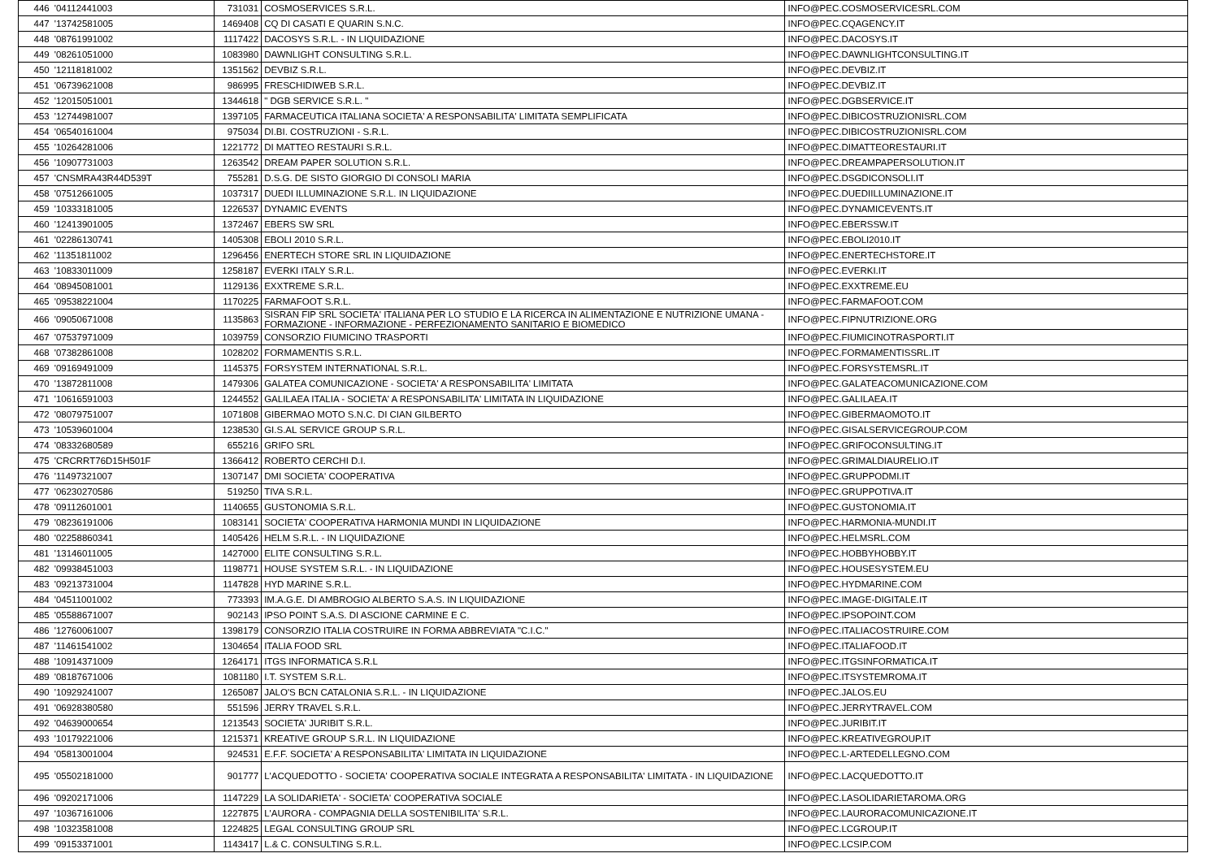| 446 | '04112441003 | 731031 | COSMOSERVICES S.R.L. | INFO@PEC.COSMOSERVICESRL.COM |
| 447 | '13742581005 | 1469408 | CQ DI CASATI E QUARIN S.N.C. | INFO@PEC.CQAGENCY.IT |
| 448 | '08761991002 | 1117422 | DACOSYS S.R.L. - IN LIQUIDAZIONE | INFO@PEC.DACOSYS.IT |
| 449 | '08261051000 | 1083980 | DAWNLIGHT CONSULTING S.R.L. | INFO@PEC.DAWNLIGHTCONSULTING.IT |
| 450 | '12118181002 | 1351562 | DEVBIZ S.R.L. | INFO@PEC.DEVBIZ.IT |
| 451 | '06739621008 | 986995 | FRESCHIDIWEB S.R.L. | INFO@PEC.DEVBIZ.IT |
| 452 | '12015051001 | 1344618 | " DGB SERVICE S.R.L. " | INFO@PEC.DGBSERVICE.IT |
| 453 | '12744981007 | 1397105 | FARMACEUTICA ITALIANA SOCIETA' A RESPONSABILITA' LIMITATA SEMPLIFICATA | INFO@PEC.DIBICOSTRUZIONISRL.COM |
| 454 | '06540161004 | 975034 | DI.BI. COSTRUZIONI - S.R.L. | INFO@PEC.DIBICOSTRUZIONISRL.COM |
| 455 | '10264281006 | 1221772 | DI MATTEO RESTAURI S.R.L. | INFO@PEC.DIMATTEORESTAURI.IT |
| 456 | '10907731003 | 1263542 | DREAM PAPER SOLUTION S.R.L. | INFO@PEC.DREAMPAPERSOLUTION.IT |
| 457 | 'CNSMRA43R44D539T | 755281 | D.S.G. DE SISTO GIORGIO DI CONSOLI MARIA | INFO@PEC.DSGDICONSOLI.IT |
| 458 | '07512661005 | 1037317 | DUEDI ILLUMINAZIONE S.R.L. IN LIQUIDAZIONE | INFO@PEC.DUEDIILLUMINAZIONE.IT |
| 459 | '10333181005 | 1226537 | DYNAMIC EVENTS | INFO@PEC.DYNAMICEVENTS.IT |
| 460 | '12413901005 | 1372467 | EBERS SW SRL | INFO@PEC.EBERSSW.IT |
| 461 | '02286130741 | 1405308 | EBOLI 2010 S.R.L. | INFO@PEC.EBOLI2010.IT |
| 462 | '11351811002 | 1296456 | ENERTECH STORE SRL IN LIQUIDAZIONE | INFO@PEC.ENERTECHSTORE.IT |
| 463 | '10833011009 | 1258187 | EVERKI ITALY S.R.L. | INFO@PEC.EVERKI.IT |
| 464 | '08945081001 | 1129136 | EXXTREME S.R.L. | INFO@PEC.EXXTREME.EU |
| 465 | '09538221004 | 1170225 | FARMAFOOT S.R.L. | INFO@PEC.FARMAFOOT.COM |
| 466 | '09050671008 | 1135863 | SISRAN FIP SRL SOCIETA' ITALIANA PER LO STUDIO E LA RICERCA IN ALIMENTAZIONE E NUTRIZIONE UMANA - FORMAZIONE - INFORMAZIONE - PERFEZIONAMENTO SANITARIO E BIOMEDICO | INFO@PEC.FIPNUTRIZIONE.ORG |
| 467 | '07537971009 | 1039759 | CONSORZIO FIUMICINO TRASPORTI | INFO@PEC.FIUMICINOTRASPORTI.IT |
| 468 | '07382861008 | 1028202 | FORMAMENTIS S.R.L. | INFO@PEC.FORMAMENTISSRL.IT |
| 469 | '09169491009 | 1145375 | FORSYSTEM INTERNATIONAL S.R.L. | INFO@PEC.FORSYSTEMSRL.IT |
| 470 | '13872811008 | 1479306 | GALATEA COMUNICAZIONE - SOCIETA' A RESPONSABILITA' LIMITATA | INFO@PEC.GALATEACOMUNICAZIONE.COM |
| 471 | '10616591003 | 1244552 | GALILAEA ITALIA - SOCIETA' A RESPONSABILITA' LIMITATA IN LIQUIDAZIONE | INFO@PEC.GALILAEA.IT |
| 472 | '08079751007 | 1071808 | GIBERMAO MOTO S.N.C. DI CIAN GILBERTO | INFO@PEC.GIBERMAOMOTO.IT |
| 473 | '10539601004 | 1238530 | GI.S.AL SERVICE GROUP S.R.L. | INFO@PEC.GISALSERVICEGROUP.COM |
| 474 | '08332680589 | 655216 | GRIFO SRL | INFO@PEC.GRIFOCONSULTING.IT |
| 475 | 'CRCRRT76D15H501F | 1366412 | ROBERTO CERCHI D.I. | INFO@PEC.GRIMALDIAURELIO.IT |
| 476 | '11497321007 | 1307147 | DMI SOCIETA' COOPERATIVA | INFO@PEC.GRUPPODMI.IT |
| 477 | '06230270586 | 519250 | TIVA S.R.L. | INFO@PEC.GRUPPOTIVA.IT |
| 478 | '09112601001 | 1140655 | GUSTONOMIA S.R.L. | INFO@PEC.GUSTONOMIA.IT |
| 479 | '08236191006 | 1083141 | SOCIETA' COOPERATIVA HARMONIA MUNDI IN LIQUIDAZIONE | INFO@PEC.HARMONIA-MUNDI.IT |
| 480 | '02258860341 | 1405426 | HELM S.R.L. - IN LIQUIDAZIONE | INFO@PEC.HELMSRL.COM |
| 481 | '13146011005 | 1427000 | ELITE CONSULTING S.R.L. | INFO@PEC.HOBBYHOBBY.IT |
| 482 | '09938451003 | 1198771 | HOUSE SYSTEM S.R.L. - IN LIQUIDAZIONE | INFO@PEC.HOUSESYSTEM.EU |
| 483 | '09213731004 | 1147828 | HYD MARINE S.R.L. | INFO@PEC.HYDMARINE.COM |
| 484 | '04511001002 | 773393 | IM.A.G.E. DI AMBROGIO ALBERTO S.A.S. IN LIQUIDAZIONE | INFO@PEC.IMAGE-DIGITALE.IT |
| 485 | '05588671007 | 902143 | IPSO POINT S.A.S. DI ASCIONE CARMINE E C. | INFO@PEC.IPSOPOINT.COM |
| 486 | '12760061007 | 1398179 | CONSORZIO ITALIA COSTRUIRE IN FORMA ABBREVIATA "C.I.C." | INFO@PEC.ITALIACOSTRUIRE.COM |
| 487 | '11461541002 | 1304654 | ITALIA FOOD SRL | INFO@PEC.ITALIAFOOD.IT |
| 488 | '10914371009 | 1264171 | ITGS INFORMATICA S.R.L | INFO@PEC.ITGSINFORMATICA.IT |
| 489 | '08187671006 | 1081180 | I.T. SYSTEM S.R.L. | INFO@PEC.ITSYSTEMROMA.IT |
| 490 | '10929241007 | 1265087 | JALO'S BCN CATALONIA S.R.L. - IN LIQUIDAZIONE | INFO@PEC.JALOS.EU |
| 491 | '06928380580 | 551596 | JERRY TRAVEL S.R.L. | INFO@PEC.JERRYTRAVEL.COM |
| 492 | '04639000654 | 1213543 | SOCIETA' JURIBIT S.R.L. | INFO@PEC.JURIBIT.IT |
| 493 | '10179221006 | 1215371 | KREATIVE GROUP S.R.L. IN LIQUIDAZIONE | INFO@PEC.KREATIVEGROUP.IT |
| 494 | '05813001004 | 924531 | E.F.F. SOCIETA' A RESPONSABILITA' LIMITATA IN LIQUIDAZIONE | INFO@PEC.L-ARTEDELLEGNO.COM |
| 495 | '05502181000 | 901777 | L'ACQUEDOTTO - SOCIETA' COOPERATIVA SOCIALE INTEGRATA A RESPONSABILITA' LIMITATA - IN LIQUIDAZIONE | INFO@PEC.LACQUEDOTTO.IT |
| 496 | '09202171006 | 1147229 | LA SOLIDARIETA' - SOCIETA' COOPERATIVA SOCIALE | INFO@PEC.LASOLIDARIETAROMA.ORG |
| 497 | '10367161006 | 1227875 | L'AURORA - COMPAGNIA DELLA SOSTENIBILITA' S.R.L. | INFO@PEC.LAURORACOMUNICAZIONE.IT |
| 498 | '10323581008 | 1224825 | LEGAL CONSULTING GROUP SRL | INFO@PEC.LCGROUP.IT |
| 499 | '09153371001 | 1143417 | L.& C. CONSULTING S.R.L. | INFO@PEC.LCSIP.COM |